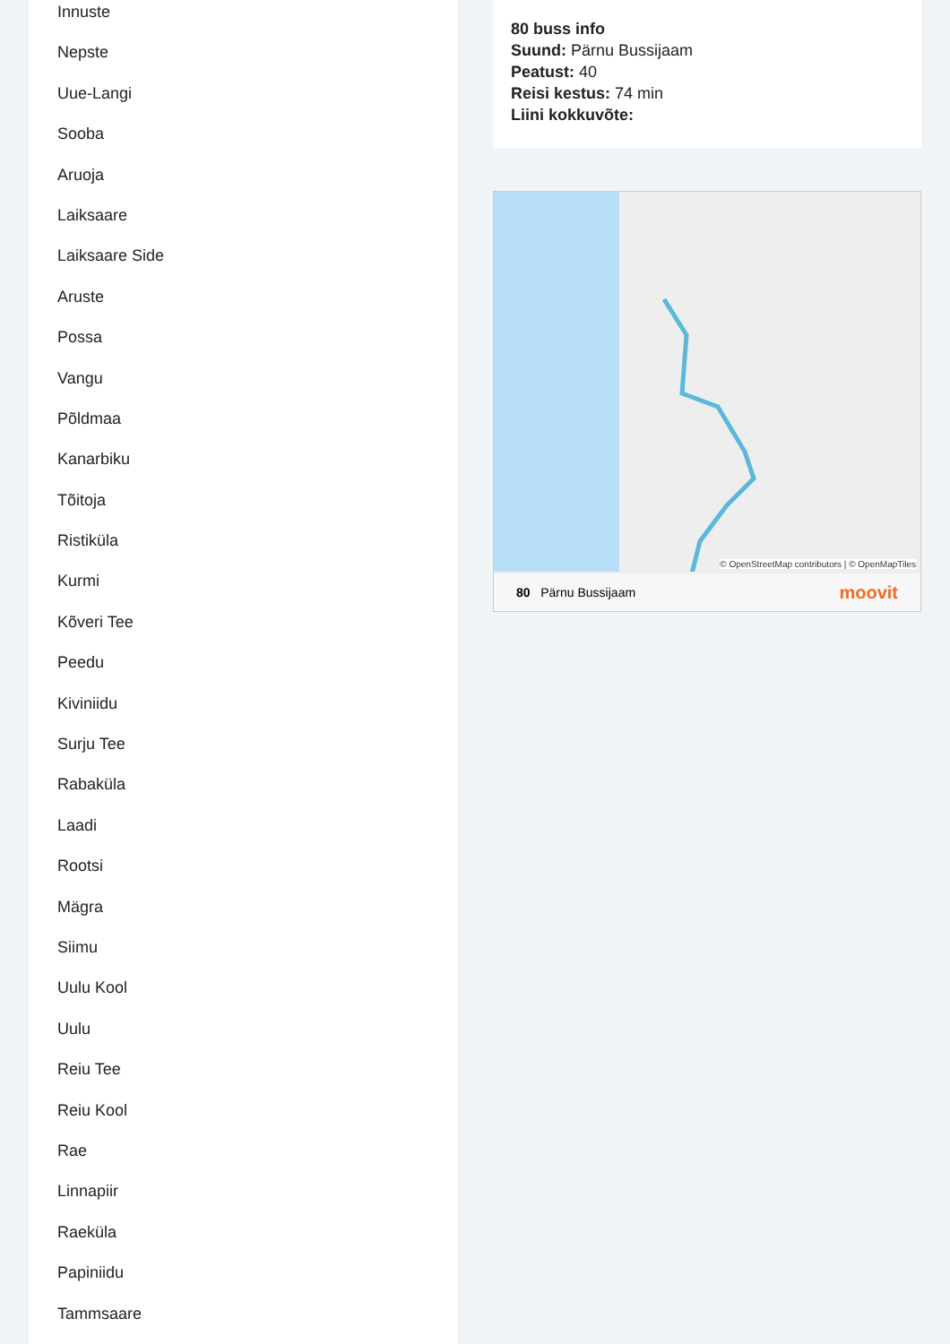Innuste
Nepste
Uue-Langi
Sooba
Aruoja
Laiksaare
Laiksaare Side
Aruste
Possa
Vangu
Põldmaa
Kanarbiku
Tõitoja
Ristiküla
Kurmi
Kõveri Tee
Peedu
Kiviniidu
Surju Tee
Rabaküla
Laadi
Rootsi
Mägra
Siimu
Uulu Kool
Uulu
Reiu Tee
Reiu Kool
Rae
Linnapiir
Raeküla
Papiniidu
Tammsaare
80 buss info
Suund: Pärnu Bussijaam
Peatust: 40
Reisi kestus: 74 min
Liini kokkuvõte:
© OpenStreetMap contributors | © OpenMapTiles
80 Pärnu Bussijaam moovit